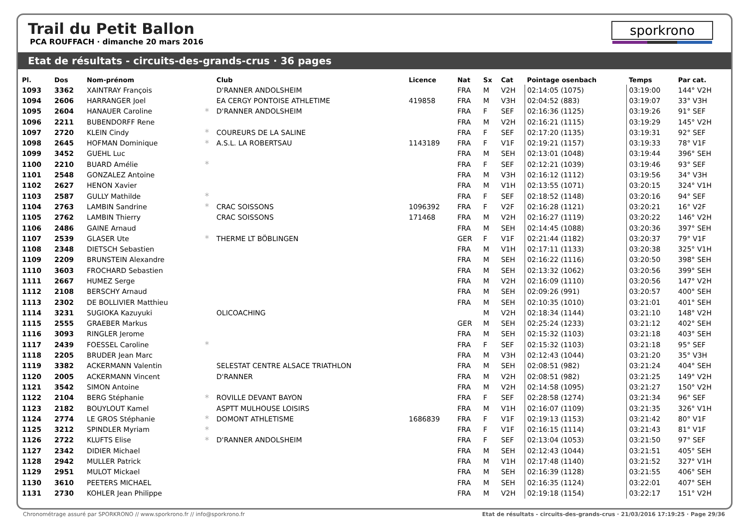Trail du Petit Ballon
PCA ROUFFACH · dimanche 20 mars 2016
sporkrono
Etat de résultats - circuits-des-grands-crus · 36 pages
| Pl. | Dos | Nom-prénom | | Club | Licence | Nat | Sx | Cat | Pointage osenbach | Temps | Par cat. |
| --- | --- | --- | --- | --- | --- | --- | --- | --- | --- | --- | --- |
| 1093 | 3362 | XAINTRAY François | | D'RANNER ANDOLSHEIM | | FRA | M | V2H | 02:14:05 (1075) | 03:19:00 | 144° V2H |
| 1094 | 2606 | HARRANGER Joel | | EA CERGY PONTOISE ATHLETIME | 419858 | FRA | M | V3H | 02:04:52 (883) | 03:19:07 | 33° V3H |
| 1095 | 2604 | HANAUER Caroline | * | D'RANNER ANDOLSHEIM | | FRA | F | SEF | 02:16:36 (1125) | 03:19:26 | 91° SEF |
| 1096 | 2211 | BUBENDORFF Rene | | | | FRA | M | V2H | 02:16:21 (1115) | 03:19:29 | 145° V2H |
| 1097 | 2720 | KLEIN Cindy | * | COUREURS DE LA SALINE | | FRA | F | SEF | 02:17:20 (1135) | 03:19:31 | 92° SEF |
| 1098 | 2645 | HOFMAN Dominique | * | A.S.L. LA ROBERTSAU | 1143189 | FRA | F | V1F | 02:19:21 (1157) | 03:19:33 | 78° V1F |
| 1099 | 3452 | GUEHL Luc | | | | FRA | M | SEH | 02:13:01 (1048) | 03:19:44 | 396° SEH |
| 1100 | 2210 | BUARD Amélie | * | | | FRA | F | SEF | 02:12:21 (1039) | 03:19:46 | 93° SEF |
| 1101 | 2548 | GONZALEZ Antoine | | | | FRA | M | V3H | 02:16:12 (1112) | 03:19:56 | 34° V3H |
| 1102 | 2627 | HENON Xavier | | | | FRA | M | V1H | 02:13:55 (1071) | 03:20:15 | 324° V1H |
| 1103 | 2587 | GULLY Mathilde | * | | | FRA | F | SEF | 02:18:52 (1148) | 03:20:16 | 94° SEF |
| 1104 | 2763 | LAMBIN Sandrine | * | CRAC SOISSONS | 1096392 | FRA | F | V2F | 02:16:28 (1121) | 03:20:21 | 16° V2F |
| 1105 | 2762 | LAMBIN Thierry | | CRAC SOISSONS | 171468 | FRA | M | V2H | 02:16:27 (1119) | 03:20:22 | 146° V2H |
| 1106 | 2486 | GAINE Arnaud | | | | FRA | M | SEH | 02:14:45 (1088) | 03:20:36 | 397° SEH |
| 1107 | 2539 | GLASER Ute | * | THERME LT BÖBLINGEN | | GER | F | V1F | 02:21:44 (1182) | 03:20:37 | 79° V1F |
| 1108 | 2348 | DIETSCH Sebastien | | | | FRA | M | V1H | 02:17:11 (1133) | 03:20:38 | 325° V1H |
| 1109 | 2209 | BRUNSTEIN Alexandre | | | | FRA | M | SEH | 02:16:22 (1116) | 03:20:50 | 398° SEH |
| 1110 | 3603 | FROCHARD Sebastien | | | | FRA | M | SEH | 02:13:32 (1062) | 03:20:56 | 399° SEH |
| 1111 | 2667 | HUMEZ Serge | | | | FRA | M | V2H | 02:16:09 (1110) | 03:20:56 | 147° V2H |
| 1112 | 2108 | BERSCHY Arnaud | | | | FRA | M | SEH | 02:09:26 (991) | 03:20:57 | 400° SEH |
| 1113 | 2302 | DE BOLLIVIER Matthieu | | | | FRA | M | SEH | 02:10:35 (1010) | 03:21:01 | 401° SEH |
| 1114 | 3231 | SUGIOKA Kazuyuki | | OLICOACHING | | | M | V2H | 02:18:34 (1144) | 03:21:10 | 148° V2H |
| 1115 | 2555 | GRAEBER Markus | | | | GER | M | SEH | 02:25:24 (1233) | 03:21:12 | 402° SEH |
| 1116 | 3093 | RINGLER Jerome | | | | FRA | M | SEH | 02:15:32 (1103) | 03:21:18 | 403° SEH |
| 1117 | 2439 | FOESSEL Caroline | * | | | FRA | F | SEF | 02:15:32 (1103) | 03:21:18 | 95° SEF |
| 1118 | 2205 | BRUDER Jean Marc | | | | FRA | M | V3H | 02:12:43 (1044) | 03:21:20 | 35° V3H |
| 1119 | 3382 | ACKERMANN Valentin | | SELESTAT CENTRE ALSACE TRIATHLON | | FRA | M | SEH | 02:08:51 (982) | 03:21:24 | 404° SEH |
| 1120 | 2005 | ACKERMANN Vincent | | D'RANNER | | FRA | M | V2H | 02:08:51 (982) | 03:21:25 | 149° V2H |
| 1121 | 3542 | SIMON Antoine | | | | FRA | M | V2H | 02:14:58 (1095) | 03:21:27 | 150° V2H |
| 1122 | 2104 | BERG Stéphanie | * | ROVILLE DEVANT BAYON | | FRA | F | SEF | 02:28:58 (1274) | 03:21:34 | 96° SEF |
| 1123 | 2182 | BOUYLOUT Kamel | | ASPTT MULHOUSE LOISIRS | | FRA | M | V1H | 02:16:07 (1109) | 03:21:35 | 326° V1H |
| 1124 | 2774 | LE GROS Stéphanie | * | DOMONT ATHLETISME | 1686839 | FRA | F | V1F | 02:19:13 (1153) | 03:21:42 | 80° V1F |
| 1125 | 3212 | SPINDLER Myriam | * | | | FRA | F | V1F | 02:16:15 (1114) | 03:21:43 | 81° V1F |
| 1126 | 2722 | KLUFTS Elise | * | D'RANNER ANDOLSHEIM | | FRA | F | SEF | 02:13:04 (1053) | 03:21:50 | 97° SEF |
| 1127 | 2342 | DIDIER Michael | | | | FRA | M | SEH | 02:12:43 (1044) | 03:21:51 | 405° SEH |
| 1128 | 2942 | MULLER Patrick | | | | FRA | M | V1H | 02:17:48 (1140) | 03:21:52 | 327° V1H |
| 1129 | 2951 | MULOT Mickael | | | | FRA | M | SEH | 02:16:39 (1128) | 03:21:55 | 406° SEH |
| 1130 | 3610 | PEETERS MICHAEL | | | | FRA | M | SEH | 02:16:35 (1124) | 03:22:01 | 407° SEH |
| 1131 | 2730 | KOHLER Jean Philippe | | | | FRA | M | V2H | 02:19:18 (1154) | 03:22:17 | 151° V2H |
Chronométrage assuré par SPORKRONO // www.sporkrono.fr // info@sporkrono.fr Etat de résultats - circuits-des-grands-crus · 21/03/2016 17:19:25 · Page 29/36